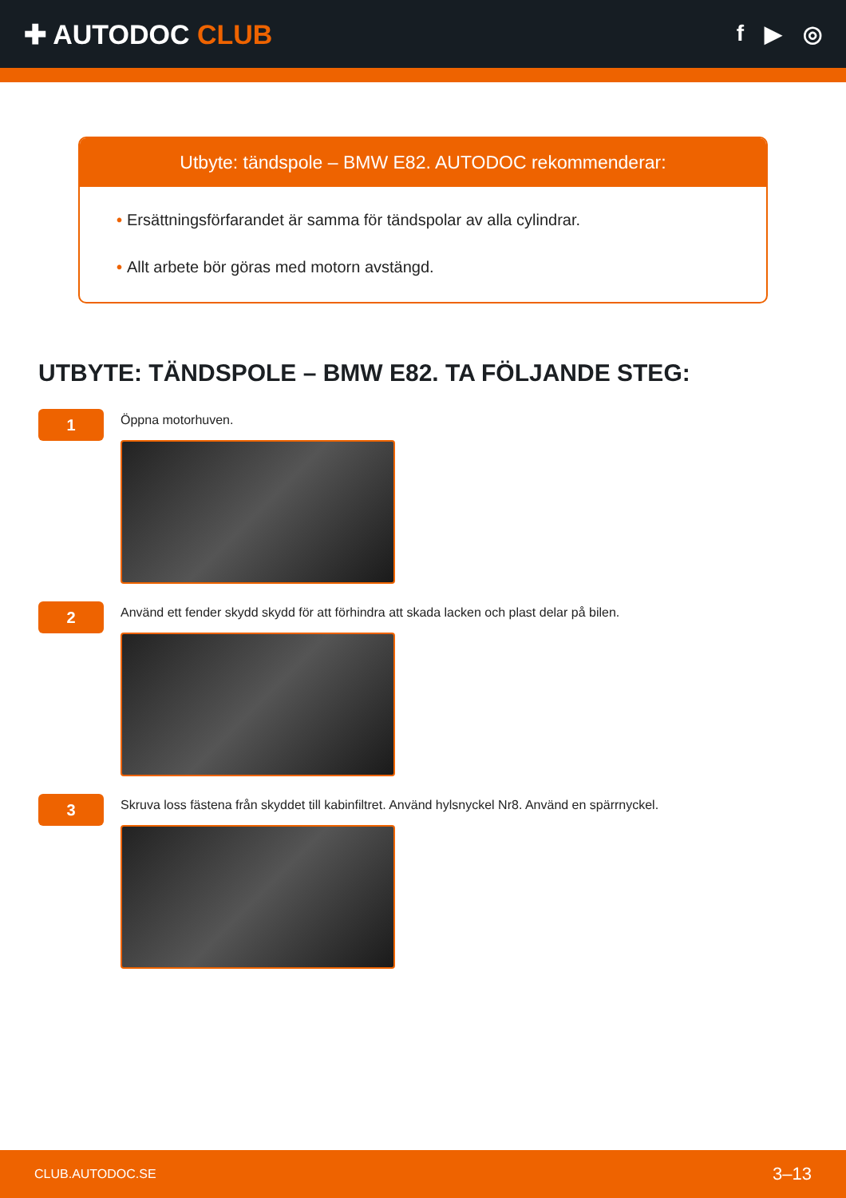✚ AUTODOC CLUB
f ▶ ◎
Utbyte: tändspole – BMW E82. AUTODOC rekommenderar:
• Ersättningsförfarandet är samma för tändspolar av alla cylindrar.
• Allt arbete bör göras med motorn avstängd.
UTBYTE: TÄNDSPOLE – BMW E82. TA FÖLJANDE STEG:
1
Öppna motorhuven.
2
Använd ett fender skydd skydd för att förhindra att skada lacken och plast delar på bilen.
3
Skruva loss fästena från skyddet till kabinfiltret. Använd hylsnyckel Nr8. Använd en spärrnyckel.
CLUB.AUTODOC.SE 3–13